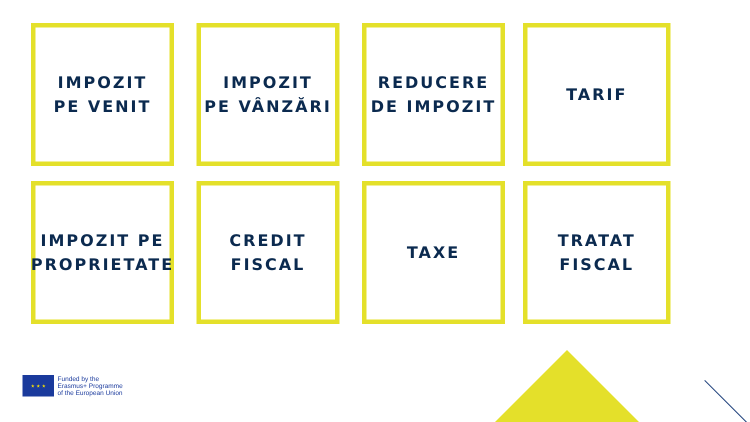IMPOZIT
PE VENIT
IMPOZIT
PE VÂNZĂRI
REDUCERE
DE IMPOZIT
TARIF
IMPOZIT PE
PROPRIETATE
CREDIT
FISCAL
TAXE
TRATAT
FISCAL
★ ★ ★
Funded by the
Erasmus+ Programme
of the European Union